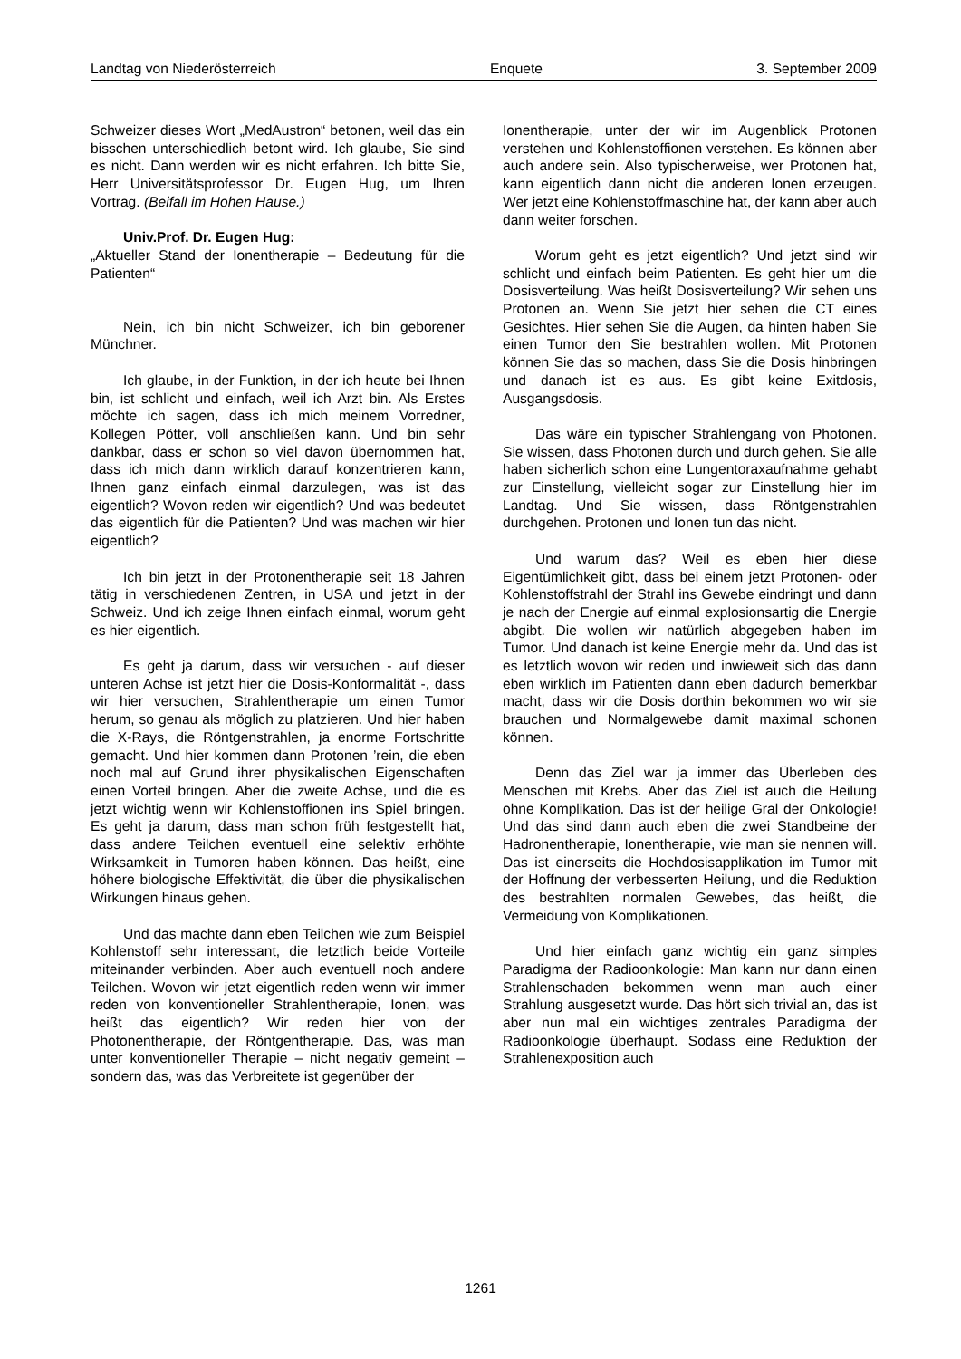Landtag von Niederösterreich Enquete 3. September 2009
Schweizer dieses Wort „MedAustron“ betonen, weil das ein bisschen unterschiedlich betont wird. Ich glaube, Sie sind es nicht. Dann werden wir es nicht erfahren. Ich bitte Sie, Herr Universitätsprofessor Dr. Eugen Hug, um Ihren Vortrag. (Beifall im Hohen Hause.)
Univ.Prof. Dr. Eugen Hug:
„Aktueller Stand der Ionentherapie – Bedeutung für die Patienten“
Nein, ich bin nicht Schweizer, ich bin geborener Münchner.
Ich glaube, in der Funktion, in der ich heute bei Ihnen bin, ist schlicht und einfach, weil ich Arzt bin. Als Erstes möchte ich sagen, dass ich mich meinem Vorredner, Kollegen Pötter, voll anschließen kann. Und bin sehr dankbar, dass er schon so viel davon übernommen hat, dass ich mich dann wirklich darauf konzentrieren kann, Ihnen ganz einfach einmal darzulegen, was ist das eigentlich? Wovon reden wir eigentlich? Und was bedeutet das eigentlich für die Patienten? Und was machen wir hier eigentlich?
Ich bin jetzt in der Protonentherapie seit 18 Jahren tätig in verschiedenen Zentren, in USA und jetzt in der Schweiz. Und ich zeige Ihnen einfach einmal, worum geht es hier eigentlich.
Es geht ja darum, dass wir versuchen - auf dieser unteren Achse ist jetzt hier die Dosis-Konformalität -, dass wir hier versuchen, Strahlentherapie um einen Tumor herum, so genau als möglich zu platzieren. Und hier haben die X-Rays, die Röntgenstrahlen, ja enorme Fortschritte gemacht. Und hier kommen dann Protonen ’rein, die eben noch mal auf Grund ihrer physikalischen Eigenschaften einen Vorteil bringen. Aber die zweite Achse, und die es jetzt wichtig wenn wir Kohlenstoffionen ins Spiel bringen. Es geht ja darum, dass man schon früh festgestellt hat, dass andere Teilchen eventuell eine selektiv erhöhte Wirksamkeit in Tumoren haben können. Das heißt, eine höhere biologische Effektivität, die über die physikalischen Wirkungen hinaus gehen.
Und das machte dann eben Teilchen wie zum Beispiel Kohlenstoff sehr interessant, die letztlich beide Vorteile miteinander verbinden. Aber auch eventuell noch andere Teilchen. Wovon wir jetzt eigentlich reden wenn wir immer reden von konventioneller Strahlentherapie, Ionen, was heißt das eigentlich? Wir reden hier von der Photonentherapie, der Röntgentherapie. Das, was man unter konventioneller Therapie – nicht negativ gemeint – sondern das, was das Verbreitete ist gegenüber der
Ionentherapie, unter der wir im Augenblick Protonen verstehen und Kohlenstoffionen verstehen. Es können aber auch andere sein. Also typischerweise, wer Protonen hat, kann eigentlich dann nicht die anderen Ionen erzeugen. Wer jetzt eine Kohlenstoffmaschine hat, der kann aber auch dann weiter forschen.
Worum geht es jetzt eigentlich? Und jetzt sind wir schlicht und einfach beim Patienten. Es geht hier um die Dosisverteilung. Was heißt Dosisverteilung? Wir sehen uns Protonen an. Wenn Sie jetzt hier sehen die CT eines Gesichtes. Hier sehen Sie die Augen, da hinten haben Sie einen Tumor den Sie bestrahlen wollen. Mit Protonen können Sie das so machen, dass Sie die Dosis hinbringen und danach ist es aus. Es gibt keine Exitdosis, Ausgangsdosis.
Das wäre ein typischer Strahlengang von Photonen. Sie wissen, dass Photonen durch und durch gehen. Sie alle haben sicherlich schon eine Lungentoraxaufnahme gehabt zur Einstellung, vielleicht sogar zur Einstellung hier im Landtag. Und Sie wissen, dass Röntgenstrahlen durchgehen. Protonen und Ionen tun das nicht.
Und warum das? Weil es eben hier diese Eigentümlichkeit gibt, dass bei einem jetzt Protonen- oder Kohlenstoffstrahl der Strahl ins Gewebe eindringt und dann je nach der Energie auf einmal explosionsartig die Energie abgibt. Die wollen wir natürlich abgegeben haben im Tumor. Und danach ist keine Energie mehr da. Und das ist es letztlich wovon wir reden und inwieweit sich das dann eben wirklich im Patienten dann eben dadurch bemerkbar macht, dass wir die Dosis dorthin bekommen wo wir sie brauchen und Normalgewebe damit maximal schonen können.
Denn das Ziel war ja immer das Überleben des Menschen mit Krebs. Aber das Ziel ist auch die Heilung ohne Komplikation. Das ist der heilige Gral der Onkologie! Und das sind dann auch eben die zwei Standbeine der Hadronentherapie, Ionentherapie, wie man sie nennen will. Das ist einerseits die Hochdosisapplikation im Tumor mit der Hoffnung der verbesserten Heilung, und die Reduktion des bestrahlten normalen Gewebes, das heißt, die Vermeidung von Komplikationen.
Und hier einfach ganz wichtig ein ganz simples Paradigma der Radioonkologie: Man kann nur dann einen Strahlenschaden bekommen wenn man auch einer Strahlung ausgesetzt wurde. Das hört sich trivial an, das ist aber nun mal ein wichtiges zentrales Paradigma der Radioonkologie überhaupt. Sodass eine Reduktion der Strahlenexposition auch
1261